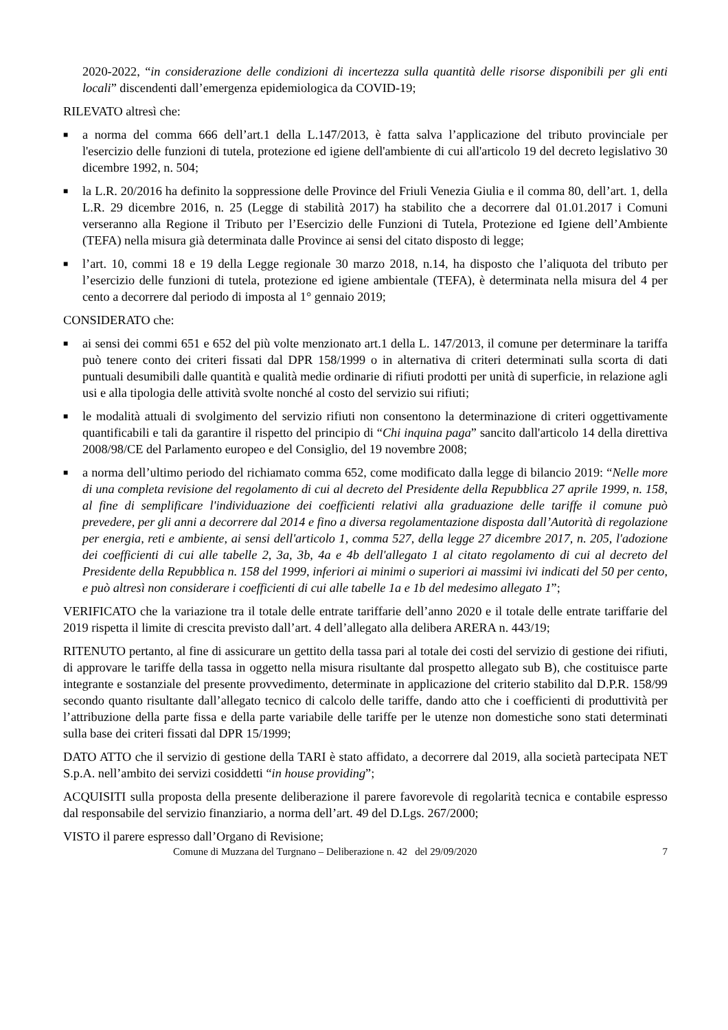2020-2022, “in considerazione delle condizioni di incertezza sulla quantità delle risorse disponibili per gli enti locali” discendenti dall’emergenza epidemiologica da COVID-19;
RILEVATO altresì che:
■ a norma del comma 666 dell’art.1 della L.147/2013, è fatta salva l’applicazione del tributo provinciale per l'esercizio delle funzioni di tutela, protezione ed igiene dell'ambiente di cui all'articolo 19 del decreto legislativo 30 dicembre 1992, n. 504;
■ la L.R. 20/2016 ha definito la soppressione delle Province del Friuli Venezia Giulia e il comma 80, dell’art. 1, della L.R. 29 dicembre 2016, n. 25 (Legge di stabilità 2017) ha stabilito che a decorrere dal 01.01.2017 i Comuni verseranno alla Regione il Tributo per l’Esercizio delle Funzioni di Tutela, Protezione ed Igiene dell’Ambiente (TEFA) nella misura già determinata dalle Province ai sensi del citato disposto di legge;
■ l’art. 10, commi 18 e 19 della Legge regionale 30 marzo 2018, n.14, ha disposto che l’aliquota del tributo per l’esercizio delle funzioni di tutela, protezione ed igiene ambientale (TEFA), è determinata nella misura del 4 per cento a decorrere dal periodo di imposta al 1° gennaio 2019;
CONSIDERATO che:
■ ai sensi dei commi 651 e 652 del più volte menzionato art.1 della L. 147/2013, il comune per determinare la tariffa può tenere conto dei criteri fissati dal DPR 158/1999 o in alternativa di criteri determinati sulla scorta di dati puntuali desumibili dalle quantità e qualità medie ordinarie di rifiuti prodotti per unità di superficie, in relazione agli usi e alla tipologia delle attività svolte nonché al costo del servizio sui rifiuti;
■ le modalità attuali di svolgimento del servizio rifiuti non consentono la determinazione di criteri oggettivamente quantificabili e tali da garantire il rispetto del principio di “Chi inquina paga” sancito dall'articolo 14 della direttiva 2008/98/CE del Parlamento europeo e del Consiglio, del 19 novembre 2008;
■ a norma dell’ultimo periodo del richiamato comma 652, come modificato dalla legge di bilancio 2019: “Nelle more di una completa revisione del regolamento di cui al decreto del Presidente della Repubblica 27 aprile 1999, n. 158, al fine di semplificare l'individuazione dei coefficienti relativi alla graduazione delle tariffe il comune può prevedere, per gli anni a decorrere dal 2014 e fino a diversa regolamentazione disposta dall’Autorità di regolazione per energia, reti e ambiente, ai sensi dell'articolo 1, comma 527, della legge 27 dicembre 2017, n. 205, l'adozione dei coefficienti di cui alle tabelle 2, 3a, 3b, 4a e 4b dell'allegato 1 al citato regolamento di cui al decreto del Presidente della Repubblica n. 158 del 1999, inferiori ai minimi o superiori ai massimi ivi indicati del 50 per cento, e può altresì non considerare i coefficienti di cui alle tabelle 1a e 1b del medesimo allegato 1”;
VERIFICATO che la variazione tra il totale delle entrate tariffarie dell’anno 2020 e il totale delle entrate tariffarie del 2019 rispetta il limite di crescita previsto dall’art. 4 dell’allegato alla delibera ARERA n. 443/19;
RITENUTO pertanto, al fine di assicurare un gettito della tassa pari al totale dei costi del servizio di gestione dei rifiuti, di approvare le tariffe della tassa in oggetto nella misura risultante dal prospetto allegato sub B), che costituisce parte integrante e sostanziale del presente provvedimento, determinate in applicazione del criterio stabilito dal D.P.R. 158/99 secondo quanto risultante dall’allegato tecnico di calcolo delle tariffe, dando atto che i coefficienti di produttività per l’attribuzione della parte fissa e della parte variabile delle tariffe per le utenze non domestiche sono stati determinati sulla base dei criteri fissati dal DPR 15/1999;
DATO ATTO che il servizio di gestione della TARI è stato affidato, a decorrere dal 2019, alla società partecipata NET S.p.A. nell’ambito dei servizi cosiddetti “in house providing”;
ACQUISITI sulla proposta della presente deliberazione il parere favorevole di regolarità tecnica e contabile espresso dal responsabile del servizio finanziario, a norma dell’art. 49 del D.Lgs. 267/2000;
VISTO il parere espresso dall’Organo di Revisione;
Comune di Muzzana del Turgnano – Deliberazione n. 42 del 29/09/2020 7